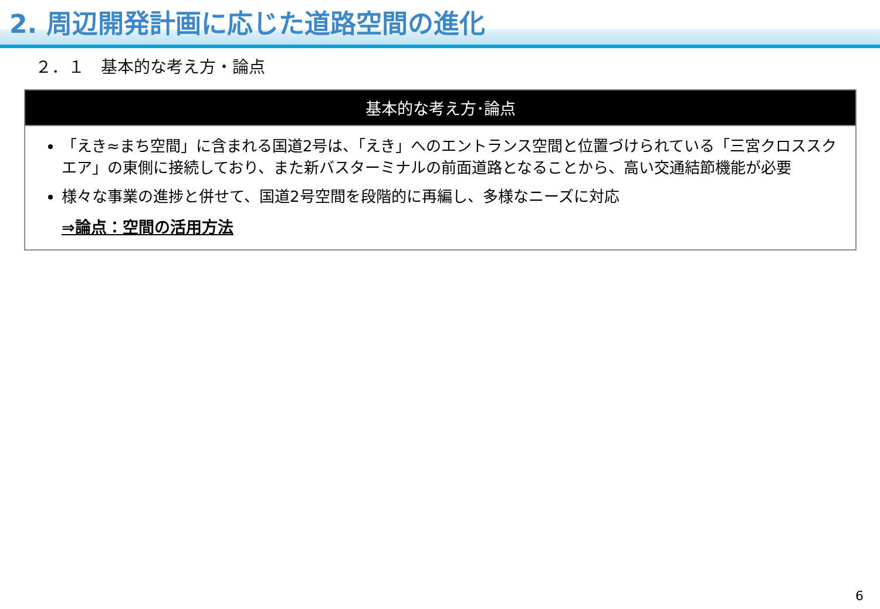2. 周辺開発計画に応じた道路空間の進化
２．１　基本的な考え方・論点
基本的な考え方･論点
「えき≈まち空間」に含まれる国道2号は、「えき」へのエントランス空間と位置づけられている「三宮クロススクエア」の東側に接続しており、また新バスターミナルの前面道路となることから、高い交通結節機能が必要
様々な事業の進捗と併せて、国道2号空間を段階的に再編し、多様なニーズに対応
⇒論点：空間の活用方法
6